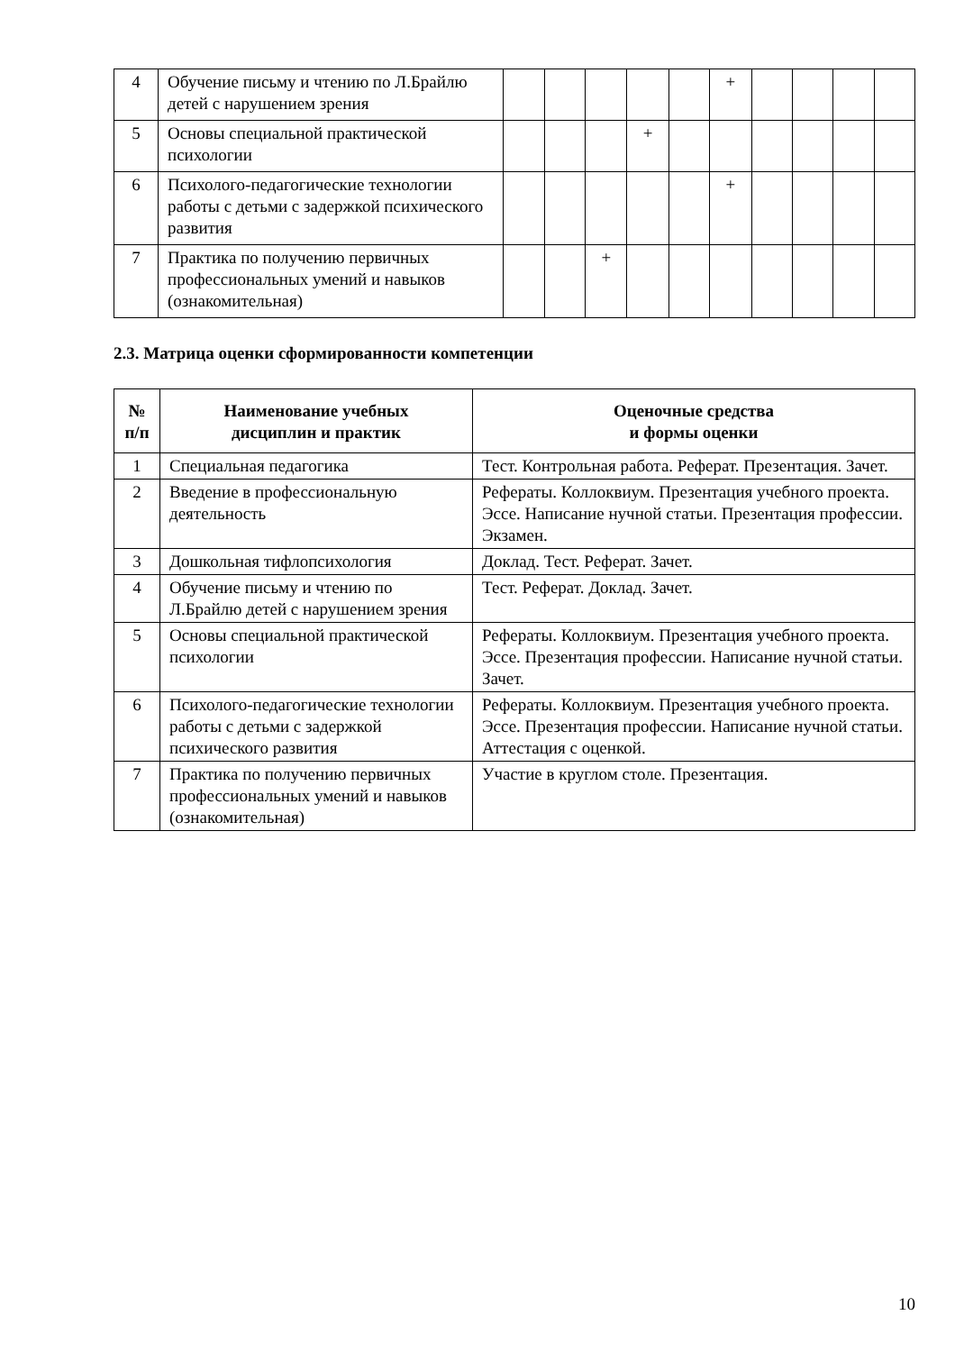| 4 | Обучение письму и чтению по Л.Брайлю детей с нарушением зрения | | | | | | + | | | | |
| 5 | Основы специальной практической психологии | | | | + | | | | | | |
| 6 | Психолого-педагогические технологии работы с детьми с задержкой психического развития | | | | | | + | | | | |
| 7 | Практика по получению первичных профессиональных умений и навыков (ознакомительная) | | | + | | | | | | | |
2.3. Матрица оценки сформированности компетенции
| № п/п | Наименование учебных дисциплин и практик | Оценочные средства и формы оценки |
| --- | --- | --- |
| 1 | Специальная педагогика | Тест. Контрольная работа. Реферат. Презентация. Зачет. |
| 2 | Введение в профессиональную деятельность | Рефераты. Коллоквиум. Презентация учебного проекта. Эссе. Написание нучной статьи. Презентация профессии. Экзамен. |
| 3 | Дошкольная тифлопсихология | Доклад. Тест. Реферат. Зачет. |
| 4 | Обучение письму и чтению по Л.Брайлю детей с нарушением зрения | Тест. Реферат. Доклад. Зачет. |
| 5 | Основы специальной практической психологии | Рефераты. Коллоквиум. Презентация учебного проекта. Эссе. Презентация профессии. Написание нучной статьи. Зачет. |
| 6 | Психолого-педагогические технологии работы с детьми с задержкой психического развития | Рефераты. Коллоквиум. Презентация учебного проекта. Эссе. Презентация профессии. Написание нучной статьи. Аттестация с оценкой. |
| 7 | Практика по получению первичных профессиональных умений и навыков (ознакомительная) | Участие в круглом столе. Презентация. |
10